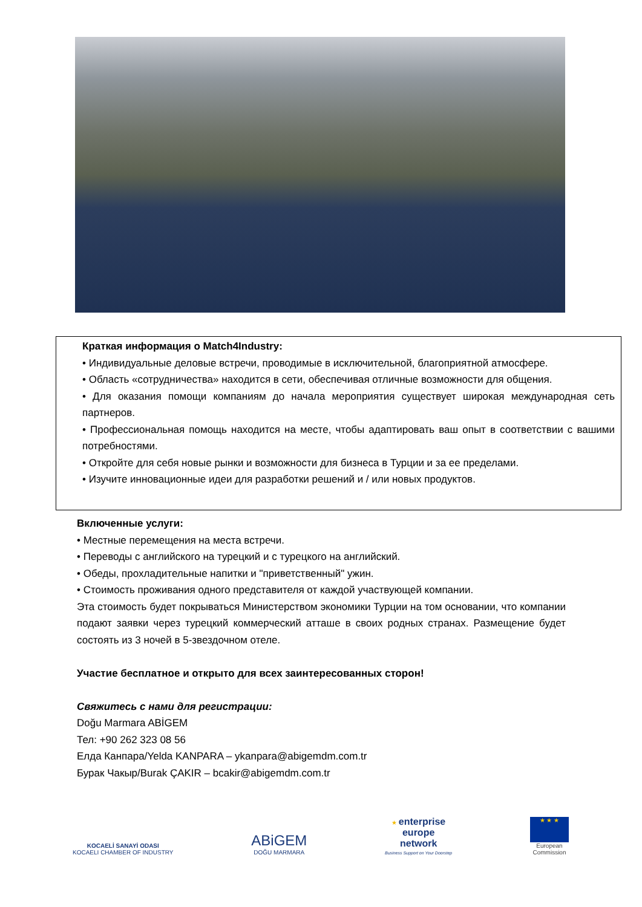Краткая информация о Match4Industry:
• Индивидуальные деловые встречи, проводимые в исключительной, благоприятной атмосфере.
• Область «сотрудничества» находится в сети, обеспечивая отличные возможности для общения.
• Для оказания помощи компаниям до начала мероприятия существует широкая международная сеть партнеров.
• Профессиональная помощь находится на месте, чтобы адаптировать ваш опыт в соответствии с вашими потребностями.
• Откройте для себя новые рынки и возможности для бизнеса в Турции и за ее пределами.
• Изучите инновационные идеи для разработки решений и / или новых продуктов.
Включенные услуги:
• Местные перемещения на места встречи.
• Переводы с английского на турецкий и с турецкого на английский.
• Обеды, прохладительные напитки и "приветственный" ужин.
• Стоимость проживания одного представителя от каждой участвующей компании.
Эта стоимость будет покрываться Министерством экономики Турции на том основании, что компании подают заявки через турецкий коммерческий атташе в своих родных странах. Размещение будет состоять из 3 ночей в 5-звездочном отеле.
Участие бесплатное и открыто для всех заинтересованных сторон!
Свяжитесь с нами для регистрации:
Doğu Marmara ABİGEM
Тел: +90 262 323 08 56
Елда Канпара/Yelda KANPARA – ykanpara@abigemdm.com.tr
Бурак Чакыр/Burak ÇAKIR – bcakir@abigemdm.com.tr
KOCAELİ SANAYİ ODASI
KOCAELI CHAMBER OF INDUSTRY
ABiGEM
DOĞU MARMARA
★ enterprise
europe
network
Business Support on Your Doorstep
★ ★ ★
European
Commission